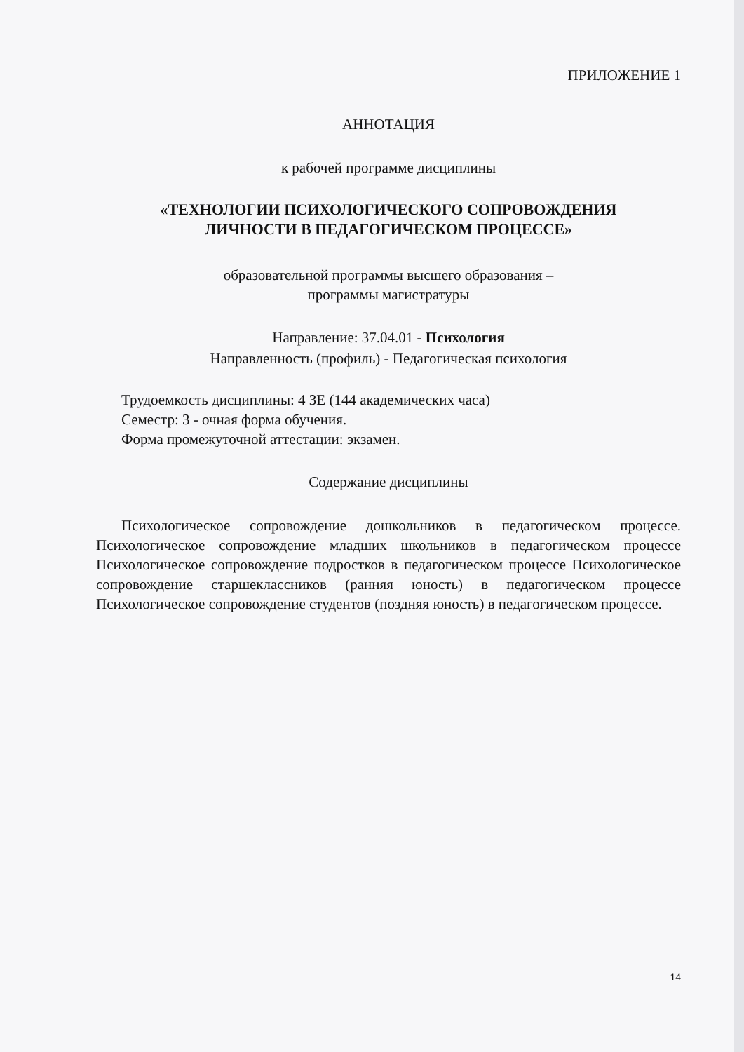ПРИЛОЖЕНИЕ 1
АННОТАЦИЯ
к рабочей программе дисциплины
«ТЕХНОЛОГИИ ПСИХОЛОГИЧЕСКОГО СОПРОВОЖДЕНИЯ
ЛИЧНОСТИ В ПЕДАГОГИЧЕСКОМ ПРОЦЕССЕ»
образовательной программы высшего образования –
программы магистратуры
Направление: 37.04.01 - Психология
Направленность (профиль) - Педагогическая психология
Трудоемкость дисциплины: 4 ЗЕ (144 академических часа)
Семестр: 3 - очная форма обучения.
Форма промежуточной аттестации: экзамен.
Содержание дисциплины
Психологическое сопровождение дошкольников в педагогическом процессе. Психологическое сопровождение младших школьников в педагогическом процессе Психологическое сопровождение подростков в педагогическом процессе Психологическое сопровождение старшеклассников (ранняя юность) в педагогическом процессе Психологическое сопровождение студентов (поздняя юность) в педагогическом процессе.
14